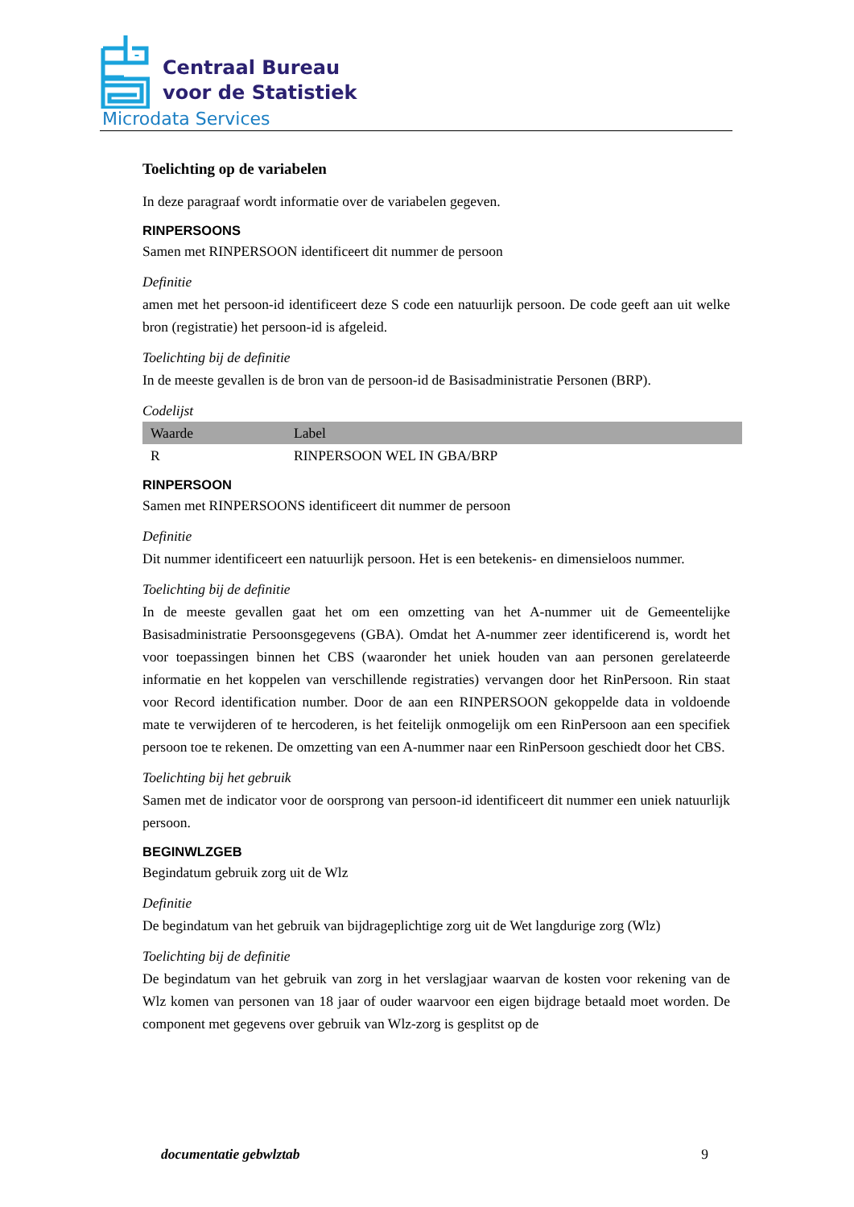Centraal Bureau
voor de Statistiek
Microdata Services
Toelichting op de variabelen
In deze paragraaf wordt informatie over de variabelen gegeven.
RINPERSOONS
Samen met RINPERSOON identificeert dit nummer de persoon
Definitie
amen met het persoon-id identificeert deze S code een natuurlijk persoon. De code geeft aan uit welke bron (registratie) het persoon-id is afgeleid.
Toelichting bij de definitie
In de meeste gevallen is de bron van de persoon-id de Basisadministratie Personen (BRP).
Codelijst
| Waarde | Label |
| --- | --- |
| R | RINPERSOON WEL IN GBA/BRP |
RINPERSOON
Samen met RINPERSOONS identificeert dit nummer de persoon
Definitie
Dit nummer identificeert een natuurlijk persoon. Het is een betekenis- en dimensieloos nummer.
Toelichting bij de definitie
In de meeste gevallen gaat het om een omzetting van het A-nummer uit de Gemeentelijke Basisadministratie Persoonsgegevens (GBA). Omdat het A-nummer zeer identificerend is, wordt het voor toepassingen binnen het CBS (waaronder het uniek houden van aan personen gerelateerde informatie en het koppelen van verschillende registraties) vervangen door het RinPersoon. Rin staat voor Record identification number. Door de aan een RINPERSOON gekoppelde data in voldoende mate te verwijderen of te hercoderen, is het feitelijk onmogelijk om een RinPersoon aan een specifiek persoon toe te rekenen. De omzetting van een A-nummer naar een RinPersoon geschiedt door het CBS.
Toelichting bij het gebruik
Samen met de indicator voor de oorsprong van persoon-id identificeert dit nummer een uniek natuurlijk persoon.
BEGINWLZGEB
Begindatum gebruik zorg uit de Wlz
Definitie
De begindatum van het gebruik van bijdrageplichtige zorg uit de Wet langdurige zorg (Wlz)
Toelichting bij de definitie
De begindatum van het gebruik van zorg in het verslagjaar waarvan de kosten voor rekening van de Wlz komen van personen van 18 jaar of ouder waarvoor een eigen bijdrage betaald moet worden. De component met gegevens over gebruik van Wlz-zorg is gesplitst op de
documentatie gebwlztab 9